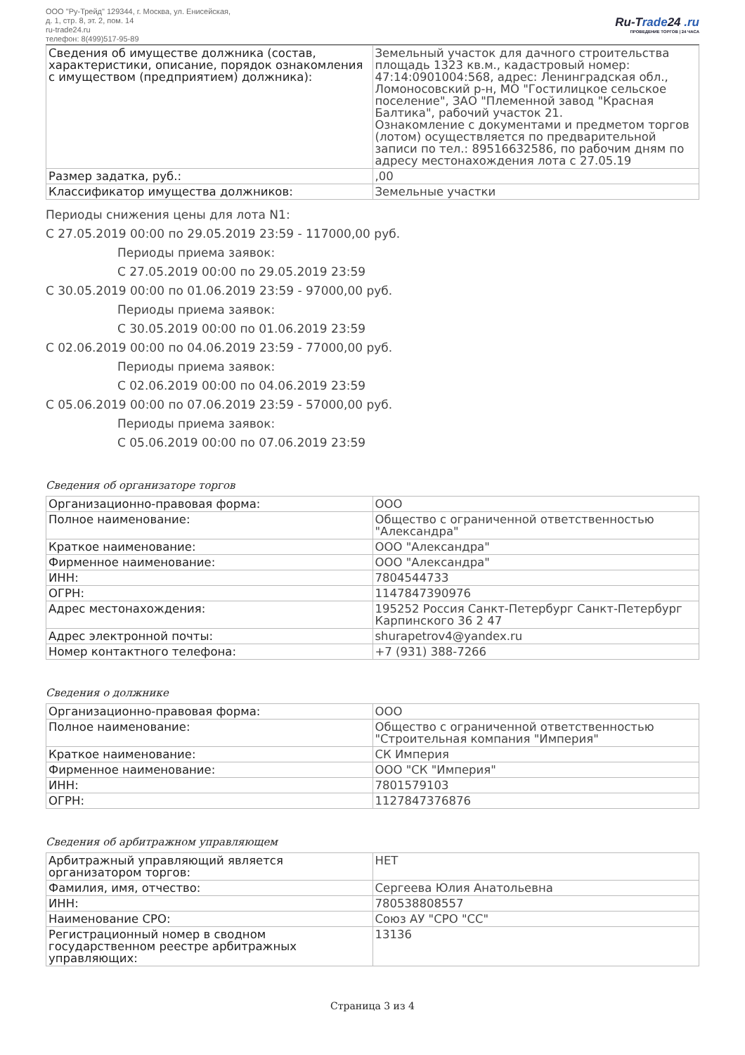ООО "Ру-Трейд" 129344, г. Москва, ул. Енисейская,
д. 1, стр. 8, эт. 2, пом. 14
ru-trade24.ru
телефон: 8(499)517-95-89
Ru-Trade24 .ru
ПРОВЕДЕНИЕ ТОРГОВ | 24 ЧАСА
| Сведения об имуществе должника (состав, характеристики, описание, порядок ознакомления с имуществом (предприятием) должника): | Земельный участок для дачного строительства площадь 1323 кв.м., кадастровый номер: 47:14:0901004:568, адрес: Ленинградская обл., Ломоносовский р-н, МО "Гостилицкое сельское поселение", ЗАО "Племенной завод "Красная Балтика", рабочий участок 21. Ознакомление с документами и предметом торгов (лотом) осуществляется по предварительной записи по тел.: 89516632586, по рабочим дням по адресу местонахождения лота с 27.05.19 |
| Размер задатка, руб.: | ,00 |
| Классификатор имущества должников: | Земельные участки |
Периоды снижения цены для лота N1:
С 27.05.2019 00:00 по 29.05.2019 23:59 - 117000,00 руб.
Периоды приема заявок:
С 27.05.2019 00:00 по 29.05.2019 23:59
С 30.05.2019 00:00 по 01.06.2019 23:59 - 97000,00 руб.
Периоды приема заявок:
С 30.05.2019 00:00 по 01.06.2019 23:59
С 02.06.2019 00:00 по 04.06.2019 23:59 - 77000,00 руб.
Периоды приема заявок:
С 02.06.2019 00:00 по 04.06.2019 23:59
С 05.06.2019 00:00 по 07.06.2019 23:59 - 57000,00 руб.
Периоды приема заявок:
С 05.06.2019 00:00 по 07.06.2019 23:59
Сведения об организаторе торгов
| Организационно-правовая форма: | ООО |
| Полное наименование: | Общество с ограниченной ответственностью "Александра" |
| Краткое наименование: | ООО "Александра" |
| Фирменное наименование: | ООО "Александра" |
| ИНН: | 7804544733 |
| ОГРН: | 1147847390976 |
| Адрес местонахождения: | 195252 Россия Санкт-Петербург Санкт-Петербург Карпинского 36 2 47 |
| Адрес электронной почты: | shurapetrov4@yandex.ru |
| Номер контактного телефона: | +7 (931) 388-7266 |
Сведения о должнике
| Организационно-правовая форма: | ООО |
| Полное наименование: | Общество с ограниченной ответственностью "Строительная компания "Империя" |
| Краткое наименование: | СК Империя |
| Фирменное наименование: | ООО "СК "Империя" |
| ИНН: | 7801579103 |
| ОГРН: | 1127847376876 |
Сведения об арбитражном управляющем
| Арбитражный управляющий является организатором торгов: | НЕТ |
| Фамилия, имя, отчество: | Сергеева Юлия Анатольевна |
| ИНН: | 780538808557 |
| Наименование СРО: | Союз АУ "СРО "СС" |
| Регистрационный номер в сводном государственном реестре арбитражных управляющих: | 13136 |
Страница 3 из 4